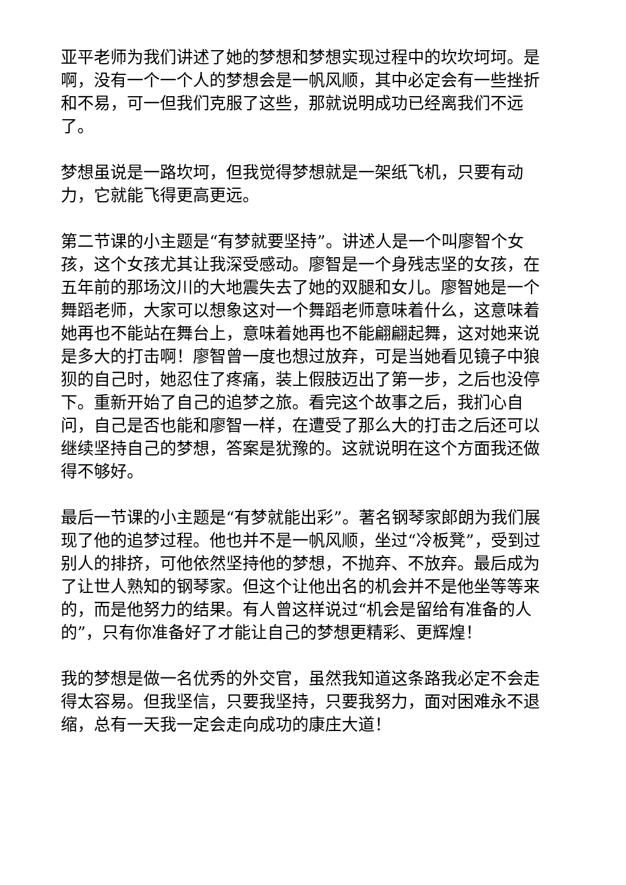亚平老师为我们讲述了她的梦想和梦想实现过程中的坎坎坷坷。是啊，没有一个一个人的梦想会是一帆风顺，其中必定会有一些挫折和不易，可一但我们克服了这些，那就说明成功已经离我们不远了。
梦想虽说是一路坎坷，但我觉得梦想就是一架纸飞机，只要有动力，它就能飞得更高更远。
第二节课的小主题是“有梦就要坚持”。讲述人是一个叫廖智个女孩，这个女孩尤其让我深受感动。廖智是一个身残志坚的女孩，在五年前的那场汶川的大地震失去了她的双腿和女儿。廖智她是一个舞蹈老师，大家可以想象这对一个舞蹈老师意味着什么，这意味着她再也不能站在舞台上，意味着她再也不能翩翩起舞，这对她来说是多大的打击啊！廖智曾一度也想过放弃，可是当她看见镜子中狼狈的自己时，她忍住了疼痛，装上假肢迈出了第一步，之后也没停下。重新开始了自己的追梦之旅。看完这个故事之后，我扪心自问，自己是否也能和廖智一样，在遭受了那么大的打击之后还可以继续坚持自己的梦想，答案是犹豫的。这就说明在这个方面我还做得不够好。
最后一节课的小主题是“有梦就能出彩”。著名钢琴家郎朗为我们展现了他的追梦过程。他也并不是一帆风顺，坐过“冷板凳”，受到过别人的排挤，可他依然坚持他的梦想，不抛弃、不放弃。最后成为了让世人熟知的钢琴家。但这个让他出名的机会并不是他坐等等来的，而是他努力的结果。有人曾这样说过“机会是留给有准备的人的”，只有你准备好了才能让自己的梦想更精彩、更辉煌！
我的梦想是做一名优秀的外交官，虽然我知道这条路我必定不会走得太容易。但我坚信，只要我坚持，只要我努力，面对困难永不退缩，总有一天我一定会走向成功的康庄大道！